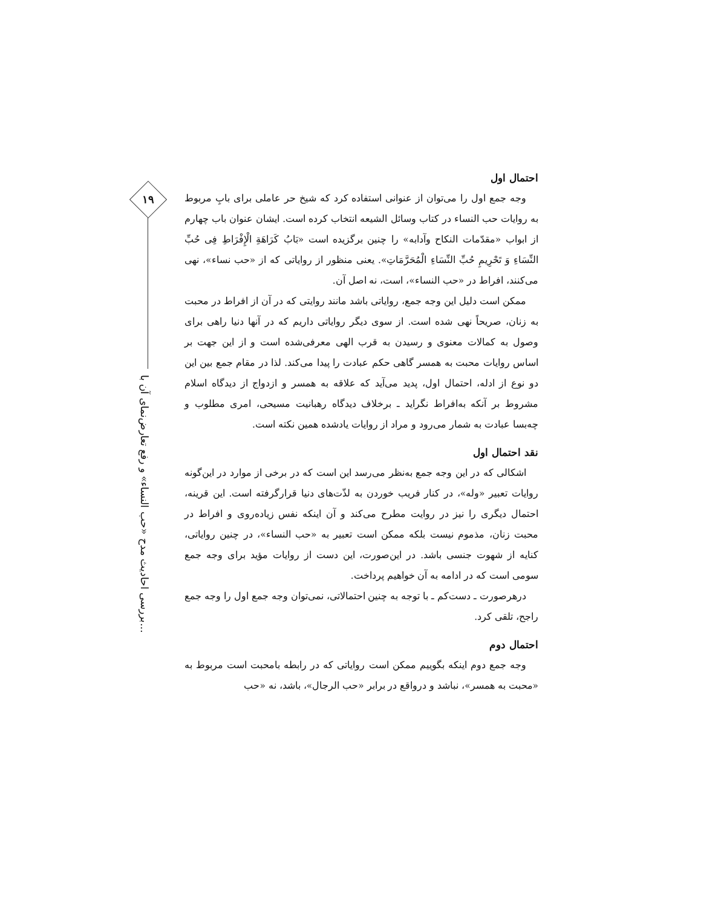۱۹
بررسی احادیث مدح «حب النساء» و رفع تعارض‌نمای آن با...
احتمال اول
وجه جمع اول را می‌توان از عنوانی استفاده کرد که شیخ حر عاملی برای بابِ مربوط به روایات حب النساء در کتاب وسائل الشیعه انتخاب کرده است. ایشان عنوان باب چهارم از ابواب «مقدّمات النکاح وآدابه» را چنین برگزیده است «بَابُ کَرَاهَةِ الْإِفْرَاطِ فِی حُبِّ النِّسَاءِ وَ تَحْرِیمِ حُبِّ النِّسَاءِ الْمُحَرَّمَاتِ». یعنی منظور از روایاتی که از «حب نساء»، نهی می‌کنند، افراط در «حب النساء»، است، نه اصل آن.
ممکن است دلیل این وجه جمع، روایاتی باشد مانند روایتی که در آن از افراط در محبت به زنان، صریحاً نهی شده است. از سوی دیگر روایاتی داریم که در آنها دنیا راهی برای وصول به کمالات معنوی و رسیدن به قرب الهی معرفی‌شده است و از این جهت بر اساس روایات محبت به همسر گاهی حکم عبادت را پیدا می‌کند. لذا در مقام جمع بین این دو نوع از ادله، احتمال اول، پدید می‌آید که علاقه به همسر و ازدواج از دیدگاه اسلام مشروط بر آنکه به‌افراط نگراید ـ برخلاف دیدگاه رهبانیت مسیحی، امری مطلوب و چه‌بسا عبادت به شمار می‌رود و مراد از روایات یادشده همین نکته است.
نقد احتمال اول
اشکالی که در این وجه جمع به‌نظر می‌رسد این است که در برخی از موارد در این‌گونه روایات تعبیر «وله»، در کنار فریب خوردن به لذّت‌های دنیا قرارگرفته است. این قرینه، احتمال دیگری را نیز در روایت مطرح می‌کند و آن اینکه نفس زیاده‌روی و افراط در محبت زنان، مذموم نیست بلکه ممکن است تعبیر به «حب النساء»، در چنین روایاتی، کنایه از شهوت جنسی باشد. در این‌صورت، این دست از روایات مؤید برای وجه جمع سومی است که در ادامه به آن خواهیم پرداخت.
درهرصورت ـ دست‌کم ـ با توجه به چنین احتمالاتی، نمی‌توان وجه جمع اول را وجه جمع راجح، تلقی کرد.
احتمال دوم
وجه جمع دوم اینکه بگوییم ممکن است روایاتی که در رابطه بامحبت است مربوط به «محبت به همسر»، نباشد و درواقع در برابر «حب الرجال»، باشد، نه «حب